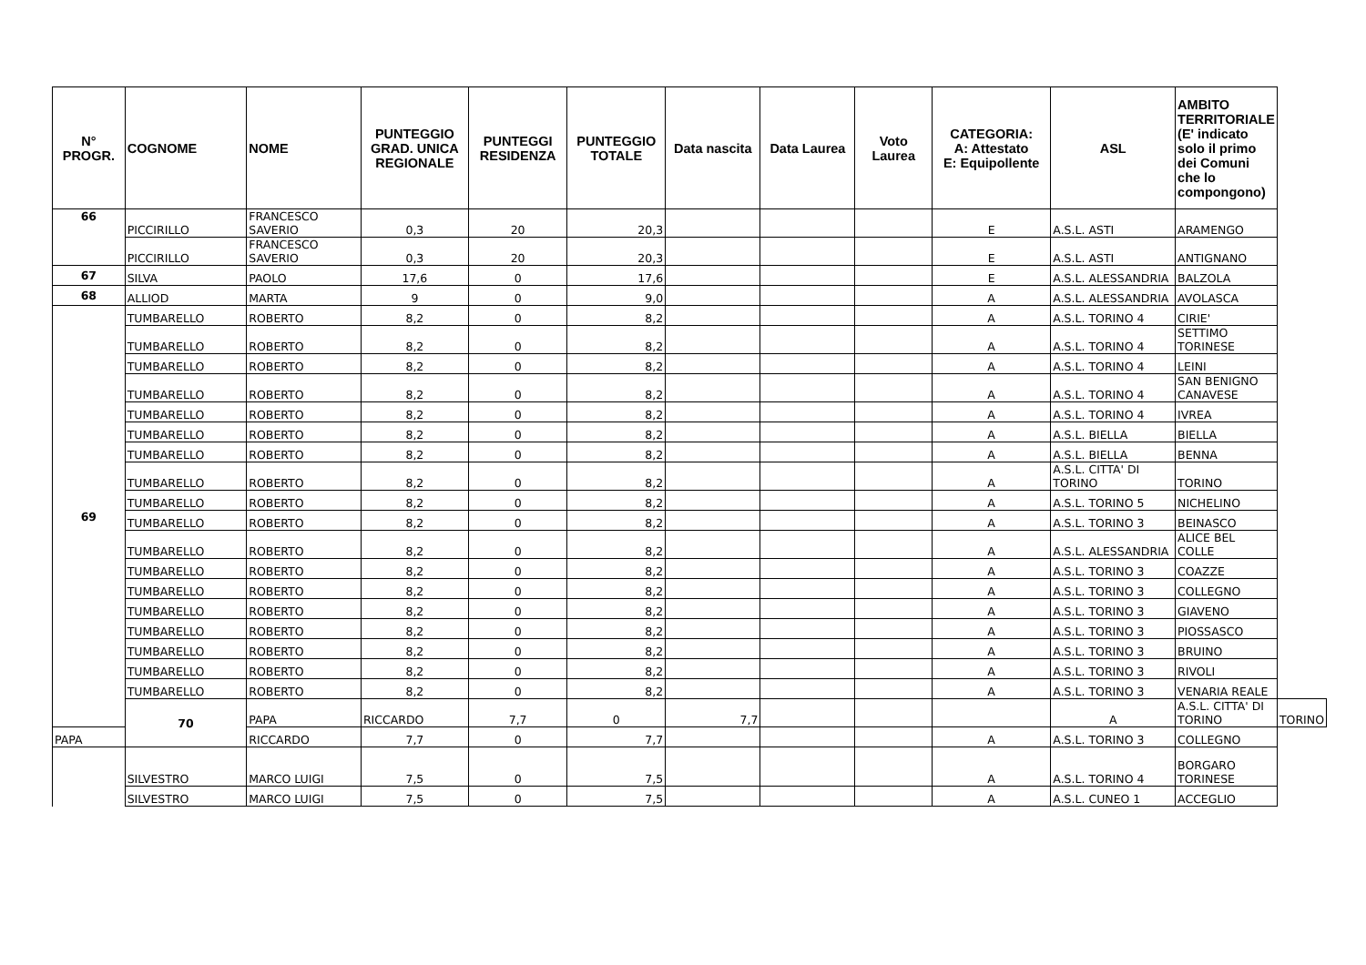| N° PROGR. | COGNOME | NOME | PUNTEGGIO GRAD. UNICA REGIONALE | PUNTEGGI RESIDENZA | PUNTEGGIO TOTALE | Data nascita | Data Laurea | Voto Laurea | CATEGORIA: A: Attestato E: Equipollente | ASL | AMBITO TERRITORIALE (E' indicato solo il primo dei Comuni che lo compongono) | |
| --- | --- | --- | --- | --- | --- | --- | --- | --- | --- | --- | --- | --- |
| 66 | PICCIRILLO | FRANCESCO SAVERIO | 0,3 | 20 | 20,3 | | | | E | A.S.L. ASTI | ARAMENGO | |
| | PICCIRILLO | FRANCESCO SAVERIO | 0,3 | 20 | 20,3 | | | | E | A.S.L. ASTI | ANTIGNANO | |
| 67 | SILVA | PAOLO | 17,6 | 0 | 17,6 | | | | E | A.S.L. ALESSANDRIA | BALZOLA | |
| 68 | ALLIOD | MARTA | 9 | 0 | 9,0 | | | | A | A.S.L. ALESSANDRIA | AVOLASCA | |
| 69 | TUMBARELLO | ROBERTO | 8,2 | 0 | 8,2 | | | | A | A.S.L. TORINO 4 | CIRIE' | |
| | TUMBARELLO | ROBERTO | 8,2 | 0 | 8,2 | | | | A | A.S.L. TORINO 4 | SETTIMO TORINESE | |
| | TUMBARELLO | ROBERTO | 8,2 | 0 | 8,2 | | | | A | A.S.L. TORINO 4 | LEINI | |
| | TUMBARELLO | ROBERTO | 8,2 | 0 | 8,2 | | | | A | A.S.L. TORINO 4 | SAN BENIGNO CANAVESE | |
| | TUMBARELLO | ROBERTO | 8,2 | 0 | 8,2 | | | | A | A.S.L. TORINO 4 | IVREA | |
| | TUMBARELLO | ROBERTO | 8,2 | 0 | 8,2 | | | | A | A.S.L. BIELLA | BIELLA | |
| | TUMBARELLO | ROBERTO | 8,2 | 0 | 8,2 | | | | A | A.S.L. BIELLA | BENNA | |
| | TUMBARELLO | ROBERTO | 8,2 | 0 | 8,2 | | | | A | A.S.L. CITTA' DI TORINO | TORINO | |
| | TUMBARELLO | ROBERTO | 8,2 | 0 | 8,2 | | | | A | A.S.L. TORINO 5 | NICHELINO | |
| | TUMBARELLO | ROBERTO | 8,2 | 0 | 8,2 | | | | A | A.S.L. TORINO 3 | BEINASCO | |
| | TUMBARELLO | ROBERTO | 8,2 | 0 | 8,2 | | | | A | A.S.L. ALESSANDRIA | ALICE BEL COLLE | |
| | TUMBARELLO | ROBERTO | 8,2 | 0 | 8,2 | | | | A | A.S.L. TORINO 3 | COAZZE | |
| | TUMBARELLO | ROBERTO | 8,2 | 0 | 8,2 | | | | A | A.S.L. TORINO 3 | COLLEGNO | |
| | TUMBARELLO | ROBERTO | 8,2 | 0 | 8,2 | | | | A | A.S.L. TORINO 3 | GIAVENO | |
| | TUMBARELLO | ROBERTO | 8,2 | 0 | 8,2 | | | | A | A.S.L. TORINO 3 | PIOSSASCO | |
| | TUMBARELLO | ROBERTO | 8,2 | 0 | 8,2 | | | | A | A.S.L. TORINO 3 | BRUINO | |
| | TUMBARELLO | ROBERTO | 8,2 | 0 | 8,2 | | | | A | A.S.L. TORINO 3 | RIVOLI | |
| | TUMBARELLO | ROBERTO | 8,2 | 0 | 8,2 | | | | A | A.S.L. TORINO 3 | VENARIA REALE | |
| | 70 | PAPA | RICCARDO | 7,7 | 0 | 7,7 | | | | A | A.S.L. CITTA' DI TORINO | TORINO |
| PAPA | | RICCARDO | 7,7 | 0 | 7,7 | | | | A | A.S.L. TORINO 3 | COLLEGNO | |
| | SILVESTRO | MARCO LUIGI | 7,5 | 0 | 7,5 | | | | A | A.S.L. TORINO 4 | BORGARO TORINESE | |
| | SILVESTRO | MARCO LUIGI | 7,5 | 0 | 7,5 | | | | A | A.S.L. CUNEO 1 | ACCEGLIO | |